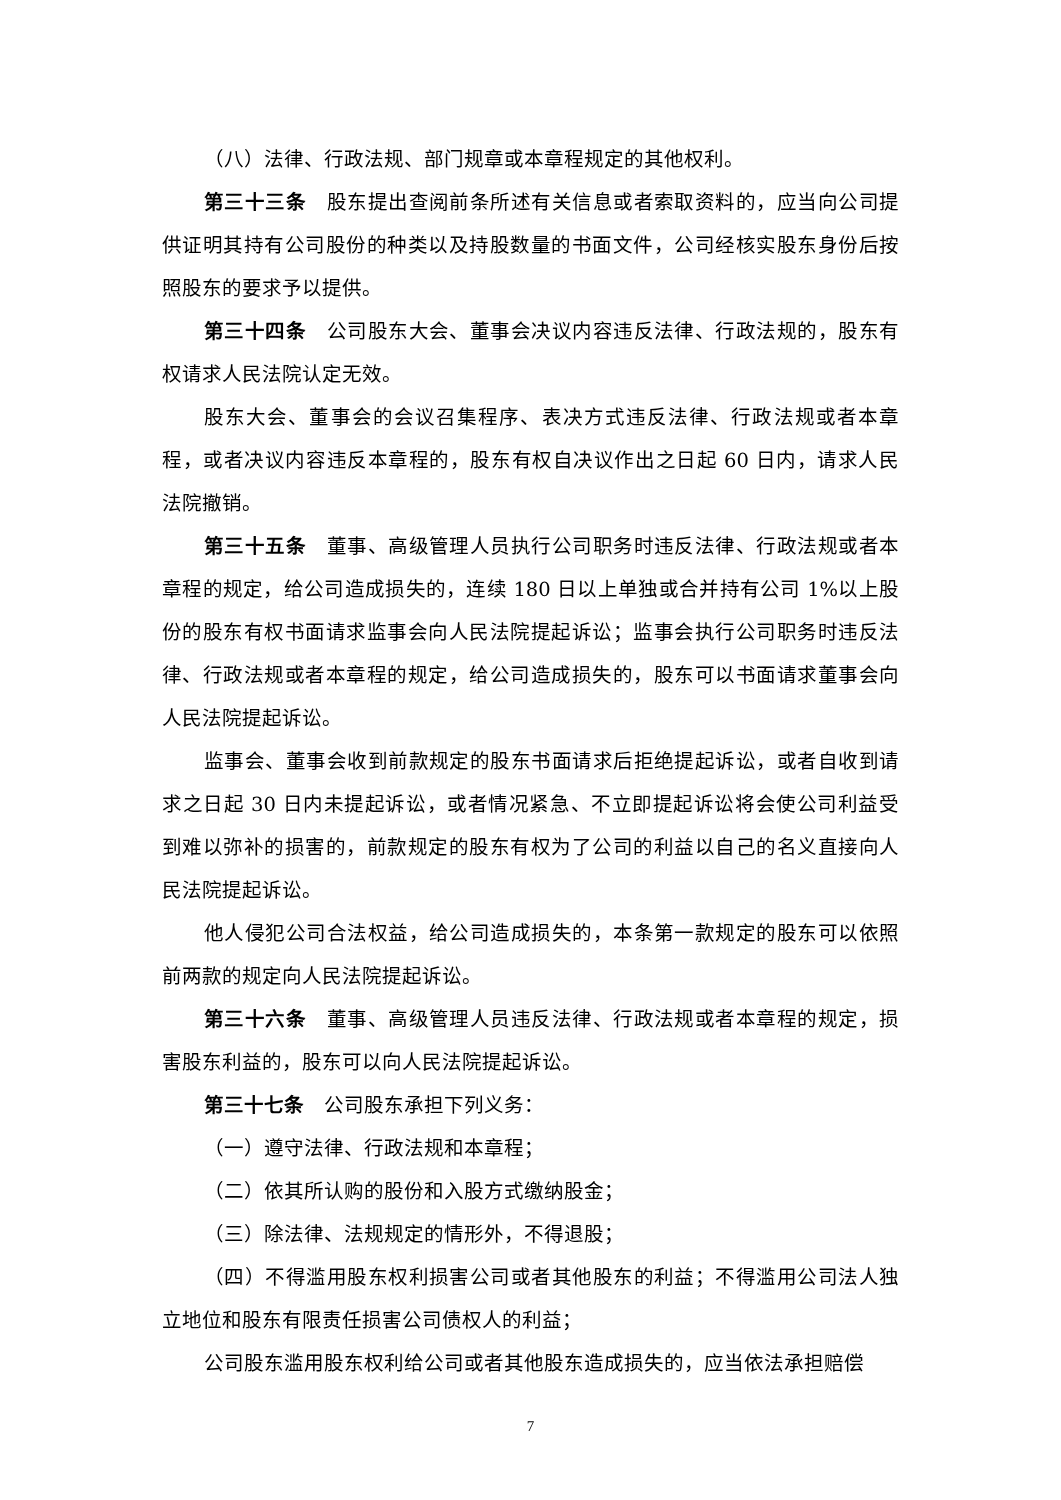（八）法律、行政法规、部门规章或本章程规定的其他权利。
第三十三条　股东提出查阅前条所述有关信息或者索取资料的，应当向公司提供证明其持有公司股份的种类以及持股数量的书面文件，公司经核实股东身份后按照股东的要求予以提供。
第三十四条　公司股东大会、董事会决议内容违反法律、行政法规的，股东有权请求人民法院认定无效。
股东大会、董事会的会议召集程序、表决方式违反法律、行政法规或者本章程，或者决议内容违反本章程的，股东有权自决议作出之日起 60 日内，请求人民法院撤销。
第三十五条　董事、高级管理人员执行公司职务时违反法律、行政法规或者本章程的规定，给公司造成损失的，连续 180 日以上单独或合并持有公司 1%以上股份的股东有权书面请求监事会向人民法院提起诉讼；监事会执行公司职务时违反法律、行政法规或者本章程的规定，给公司造成损失的，股东可以书面请求董事会向人民法院提起诉讼。
监事会、董事会收到前款规定的股东书面请求后拒绝提起诉讼，或者自收到请求之日起 30 日内未提起诉讼，或者情况紧急、不立即提起诉讼将会使公司利益受到难以弥补的损害的，前款规定的股东有权为了公司的利益以自己的名义直接向人民法院提起诉讼。
他人侵犯公司合法权益，给公司造成损失的，本条第一款规定的股东可以依照前两款的规定向人民法院提起诉讼。
第三十六条　董事、高级管理人员违反法律、行政法规或者本章程的规定，损害股东利益的，股东可以向人民法院提起诉讼。
第三十七条　公司股东承担下列义务：
（一）遵守法律、行政法规和本章程；
（二）依其所认购的股份和入股方式缴纳股金；
（三）除法律、法规规定的情形外，不得退股；
（四）不得滥用股东权利损害公司或者其他股东的利益；不得滥用公司法人独立地位和股东有限责任损害公司债权人的利益；
公司股东滥用股东权利给公司或者其他股东造成损失的，应当依法承担赔偿
7